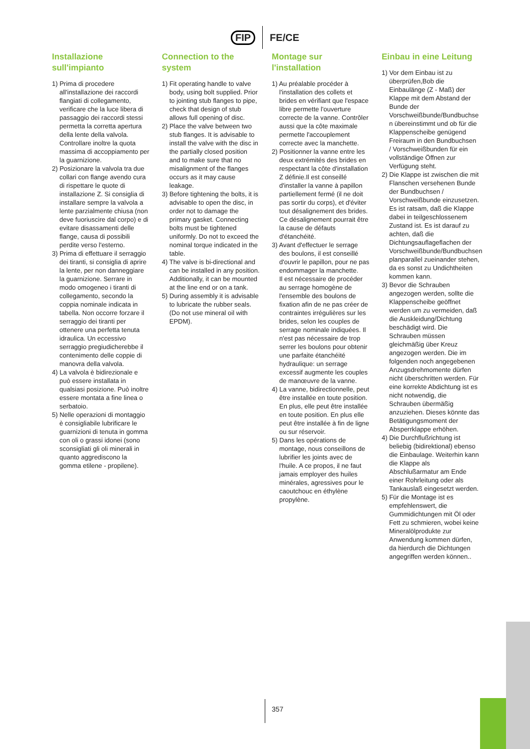FIP FE/CE
Installazione sull'impianto
1) Prima di procedere all'installazione dei raccordi flangiati di collegamento, verificare che la luce libera di passaggio dei raccordi stessi permetta la corretta apertura della lente della valvola.
Controllare inoltre la quota massima di accoppiamento per la guarnizione.
2) Posizionare la valvola tra due collari con flange avendo cura di rispettare le quote di installazione Z. Si consiglia di installare sempre la valvola a lente parzialmente chiusa (non deve fuoriuscire dal corpo) e di evitare disassamenti delle flange, causa di possibili perdite verso l'esterno.
3) Prima di effettuare il serraggio dei tiranti, si consiglia di aprire la lente, per non danneggiare la guarnizione. Serrare in modo omogeneo i tiranti di collegamento, secondo la coppia nominale indicata in tabella. Non occorre forzare il serraggio dei tiranti per ottenere una perfetta tenuta idraulica. Un eccessivo serraggio pregiudicherebbe il contenimento delle coppie di manovra della valvola.
4) La valvola è bidirezionale e può essere installata in qualsiasi posizione. Può inoltre essere montata a fine linea o serbatoio.
5) Nelle operazioni di montaggio è consigliabile lubrificare le guarnizioni di tenuta in gomma con oli o grassi idonei (sono sconsigliati gli oli minerali in quanto aggrediscono la gomma etilene - propilene).
Connection to the system
1) Fit operating handle to valve body, using bolt supplied. Prior to jointing stub flanges to pipe, check that design of stub allows full opening of disc.
2) Place the valve between two stub flanges. It is advisable to install the valve with the disc in the partially closed position and to make sure that no misalignment of the flanges occurs as it may cause leakage.
3) Before tightening the bolts, it is advisable to open the disc, in order not to damage the primary gasket. Connecting bolts must be tightened uniformly. Do not to exceed the nominal torque indicated in the table.
4) The valve is bi-directional and can be installed in any position.
Additionally, it can be mounted at the line end or on a tank.
5) During assembly it is advisable to lubricate the rubber seals. (Do not use mineral oil with EPDM).
Montage sur l'installation
1) Au préalable procéder à l'installation des collets et brides en vérifiant que l'espace libre permette l'ouverture correcte de la vanne. Contrôler aussi que la côte maximale permette l'accouplement correcte avec la manchette.
2) Positionner la vanne entre les deux extrémités des brides en respectant la côte d'installation Z définie.Il est conseillé d'installer la vanne à papillon partiellement fermé (il ne doit pas sortir du corps), et d'éviter tout désalignement des brides. Ce désalignement pourrait être la cause de défauts d'étanchéité.
3) Avant d'effectuer le serrage des boulons, il est conseillé d'ouvrir le papillon, pour ne pas endommager la manchette.
Il est nécessaire de procéder au serrage homogène de l'ensemble des boulons de fixation afin de ne pas créer de contraintes irrégulières sur les brides, selon les couples de serrage nominale indiquées. Il n'est pas nécessaire de trop serrer les boulons pour obtenir une parfaite étanchéité hydraulique: un serrage excessif augmente les couples de manœuvre de la vanne.
4) La vanne, bidirectionnelle, peut être installée en toute position. En plus, elle peut être installée en toute position. En plus elle peut être installée à fin de ligne ou sur réservoir.
5) Dans les opérations de montage, nous conseillons de lubrifier les joints avec de l'huile. A ce propos, il ne faut jamais employer des huiles minérales, agressives pour le caoutchouc en éthylène propylène.
Einbau in eine Leitung
1) Vor dem Einbau ist zu überprüfen,Bob die Einbaulänge (Z - Maß) der Klappe mit dem Abstand der Bunde der Vorschweißbunde/Bundbuchse n übereinstimmt und ob für die Klappenscheibe genügend Freiraum in den Bundbuchsen / Vorschweißbunden für ein vollständige Öffnen zur Verfügung steht.
2) Die Klappe ist zwischen die mit Flanschen versehenen Bunde der Bundbuchsen / Vorschweißbunde einzusetzen. Es ist ratsam, daß die Klappe dabei in teilgeschlossenem Zustand ist. Es ist darauf zu achten, daß die Dichtungsauflageflachen der Vorschweißbunde/Bundbuchsen planparallel zueinander stehen, da es sonst zu Undichtheiten kommen kann.
3) Bevor die Schrauben angezogen werden, sollte die Klappenscheibe geöffnet werden um zu vermeiden, daß die Auskleidung/Dichtung beschädigt wird. Die Schrauben müssen gleichmäßig über Kreuz angezogen werden. Die im folgenden noch angegebenen Anzugsdrehmomente dürfen nicht überschritten werden. Für eine korrekte Abdichtung ist es nicht notwendig, die Schrauben übermäßig anzuziehen. Dieses könnte das Betätigungsmoment der Absperrklappe erhöhen.
4) Die Durchflußrichtung ist beliebig (bidirektional) ebenso die Einbaulage. Weiterhin kann die Klappe als Abschlußarmatur am Ende einer Rohrleitung oder als Tankauslaß eingesetzt werden.
5) Für die Montage ist es empfehlenswert, die Gummidichtungen mit Öl oder Fett zu schmieren, wobei keine Mineralölprodukte zur Anwendung kommen dürfen, da hierdurch die Dichtungen angegriffen werden können..
357